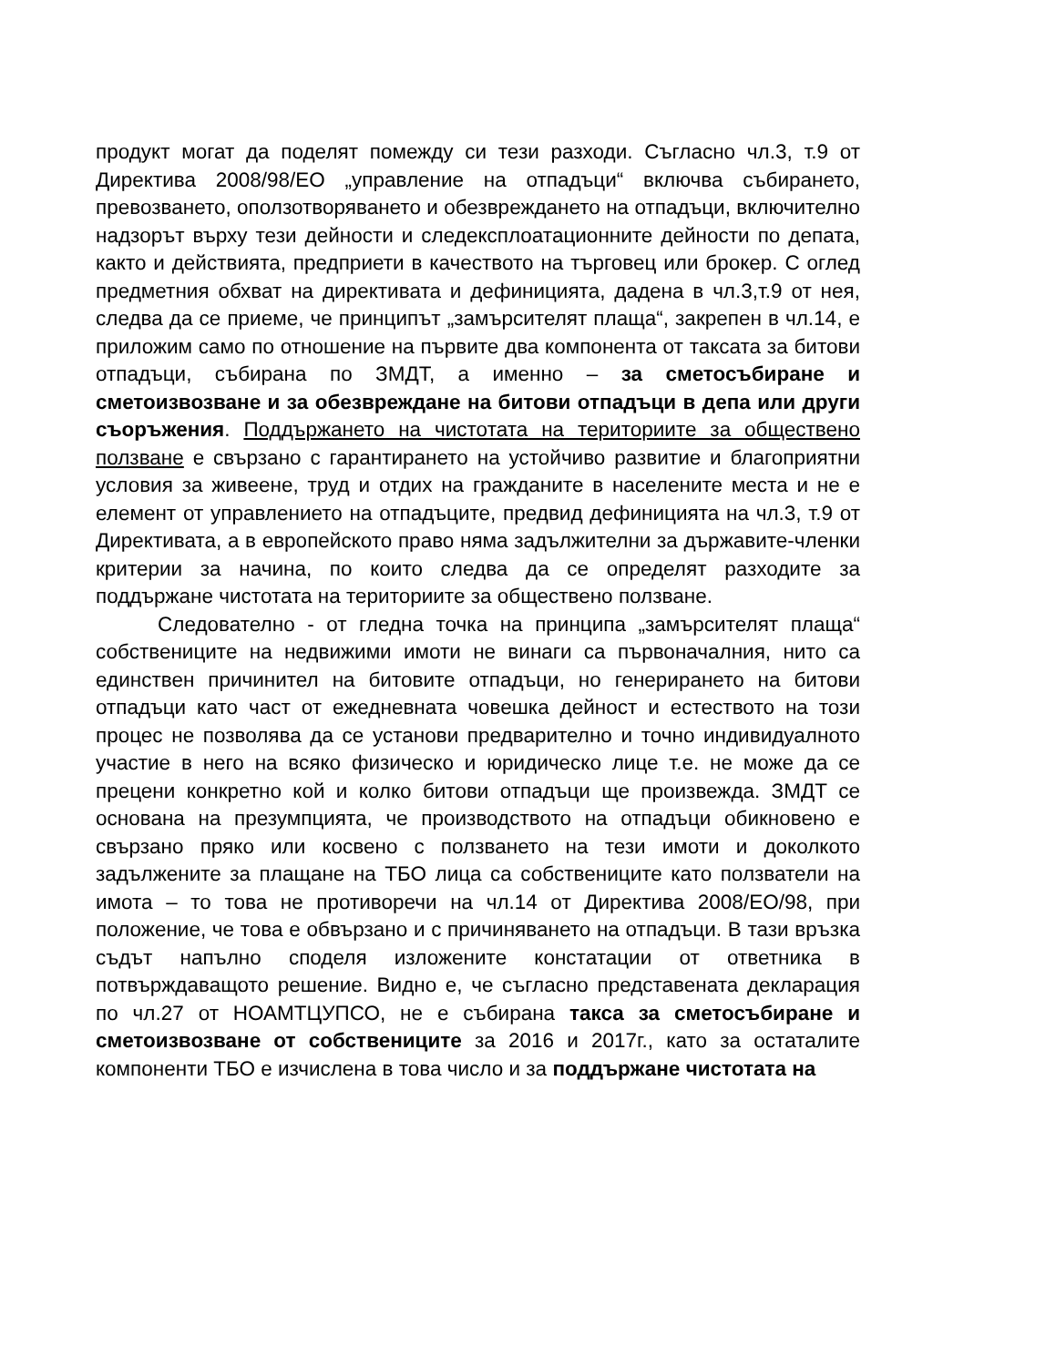продукт могат да поделят помежду си тези разходи. Съгласно чл.3, т.9 от Директива 2008/98/ЕО „управление на отпадъци“ включва събирането, превозването, оползотворяването и обезвреждането на отпадъци, включително надзорът върху тези дейности и следексплоатационните дейности по депата, както и действията, предприети в качеството на търговец или брокер. С оглед предметния обхват на директивата и дефиницията, дадена в чл.3,т.9 от нея, следва да се приеме, че принципът „замърсителят плаща“, закрепен в чл.14, е приложим само по отношение на първите два компонента от таксата за битови отпадъци, събирана по ЗМДТ, а именно – за сметосъбиране и сметоизвозване и за обезвреждане на битови отпадъци в депа или други съоръжения. Поддържането на чистотата на териториите за обществено ползване е свързано с гарантирането на устойчиво развитие и благоприятни условия за живеене, труд и отдих на гражданите в населените места и не е елемент от управлението на отпадъците, предвид дефиницията на чл.3, т.9 от Директивата, а в европейското право няма задължителни за държавите-членки критерии за начина, по които следва да се определят разходите за поддържане чистотата на териториите за обществено ползване.
Следователно - от гледна точка на принципа „замърсителят плаща“ собствениците на недвижими имоти не винаги са първоначалния, нито са единствен причинител на битовите отпадъци, но генерирането на битови отпадъци като част от ежедневната човешка дейност и естеството на този процес не позволява да се установи предварително и точно индивидуалното участие в него на всяко физическо и юридическо лице т.е. не може да се прецени конкретно кой и колко битови отпадъци ще произвежда. ЗМДТ се основана на презумпцията, че производството на отпадъци обикновено е свързано пряко или косвено с ползването на тези имоти и доколкото задължените за плащане на ТБО лица са собствениците като ползватели на имота – то това не противоречи на чл.14 от Директива 2008/ЕО/98, при положение, че това е обвързано и с причиняването на отпадъци. В тази връзка съдът напълно споделя изложените констатации от ответника в потвърждаващото решение. Видно е, че съгласно представената декларация по чл.27 от НОАМТЦУПСО, не е събирана такса за сметосъбиране и сметоизвозване от собствениците за 2016 и 2017г., като за остаталите компоненти ТБО е изчислена в това число и за поддържане чистотата на